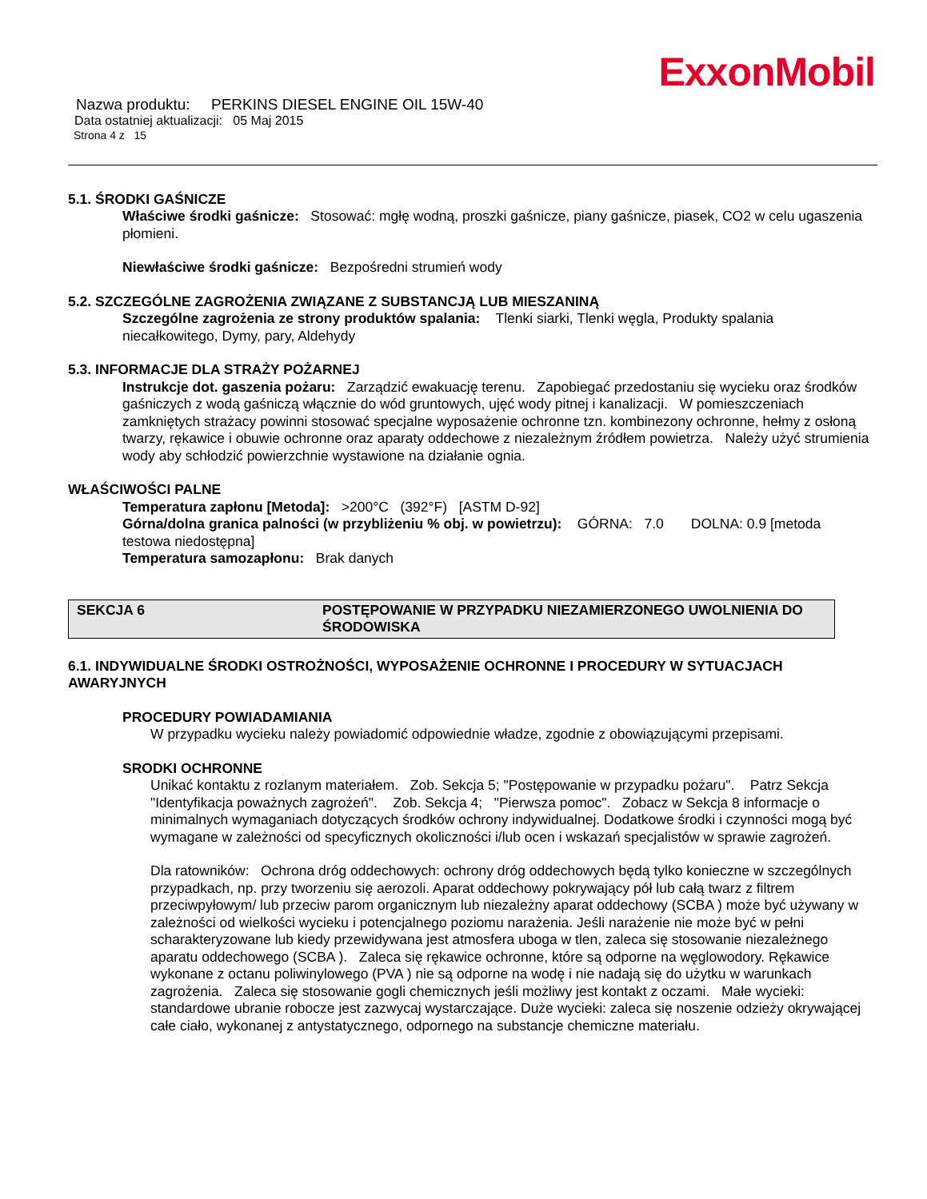ExxonMobil
Nazwa produktu: PERKINS DIESEL ENGINE OIL 15W-40
Data ostatniej aktualizacji: 05 Maj 2015
Strona 4 z 15
5.1. ŚRODKI GAŚNICZE
Właściwe środki gaśnicze: Stosować: mgłę wodną, proszki gaśnicze, piany gaśnicze, piasek, CO2 w celu ugaszenia płomieni.
Niewłaściwe środki gaśnicze: Bezpośredni strumień wody
5.2. SZCZEGÓLNE ZAGROŻENIA ZWIĄZANE Z SUBSTANCJĄ LUB MIESZANINĄ
Szczególne zagrożenia ze strony produktów spalania: Tlenki siarki, Tlenki węgla, Produkty spalania niecałkowitego, Dymy, pary, Aldehydy
5.3. INFORMACJE DLA STRAŻY POŻARNEJ
Instrukcje dot. gaszenia pożaru: Zarządzić ewakuację terenu. Zapobiegać przedostaniu się wycieku oraz środków gaśniczych z wodą gaśniczą włącznie do wód gruntowych, ujęć wody pitnej i kanalizacji. W pomieszczeniach zamkniętych strażacy powinni stosować specjalne wyposażenie ochronne tzn. kombinezony ochronne, hełmy z osłoną twarzy, rękawice i obuwie ochronne oraz aparaty oddechowe z niezależnym źródłem powietrza. Należy użyć strumienia wody aby schłodzić powierzchnie wystawione na działanie ognia.
WŁAŚCIWOŚCI PALNE
Temperatura zapłonu [Metoda]: >200°C (392°F) [ASTM D-92]
Górna/dolna granica palności (w przybliżeniu % obj. w powietrzu): GÓRNA: 7.0 DOLNA: 0.9 [metoda testowa niedostępna]
Temperatura samozapłonu: Brak danych
SEKCJA 6 POSTĘPOWANIE W PRZYPADKU NIEZAMIERZONEGO UWOLNIENIA DO ŚRODOWISKA
6.1. INDYWIDUALNE ŚRODKI OSTROŻNOŚCI, WYPOSAŻENIE OCHRONNE I PROCEDURY W SYTUACJACH AWARYJNYCH
PROCEDURY POWIADAMIANIA
W przypadku wycieku należy powiadomić odpowiednie władze, zgodnie z obowiązującymi przepisami.
SRODKI OCHRONNE
Unikać kontaktu z rozlanym materiałem. Zob. Sekcja 5; "Postępowanie w przypadku pożaru". Patrz Sekcja "Identyfikacja poważnych zagrożeń". Zob. Sekcja 4; "Pierwsza pomoc". Zobacz w Sekcja 8 informacje o minimalnych wymaganiach dotyczących środków ochrony indywidualnej. Dodatkowe środki i czynności mogą być wymagane w zależności od specyficznych okoliczności i/lub ocen i wskazań specjalistów w sprawie zagrożeń.
Dla ratowników: Ochrona dróg oddechowych: ochrony dróg oddechowych będą tylko konieczne w szczególnych przypadkach, np. przy tworzeniu się aerozoli. Aparat oddechowy pokrywający pół lub całą twarz z filtrem przeciwpyłowym/ lub przeciw parom organicznym lub niezależny aparat oddechowy (SCBA ) może być używany w zależności od wielkości wycieku i potencjalnego poziomu narażenia. Jeśli narażenie nie może być w pełni scharakteryzowane lub kiedy przewidywana jest atmosfera uboga w tlen, zaleca się stosowanie niezależnego aparatu oddechowego (SCBA ). Zaleca się rękawice ochronne, które są odporne na węglowodory. Rękawice wykonane z octanu poliwinylowego (PVA ) nie są odporne na wodę i nie nadają się do użytku w warunkach zagrożenia. Zaleca się stosowanie gogli chemicznych jeśli możliwy jest kontakt z oczami. Małe wycieki: standardowe ubranie robocze jest zazwycaj wystarczające. Duże wycieki: zaleca się noszenie odzieży okrywającej całe ciało, wykonanej z antystatycznego, odpornego na substancje chemiczne materiału.